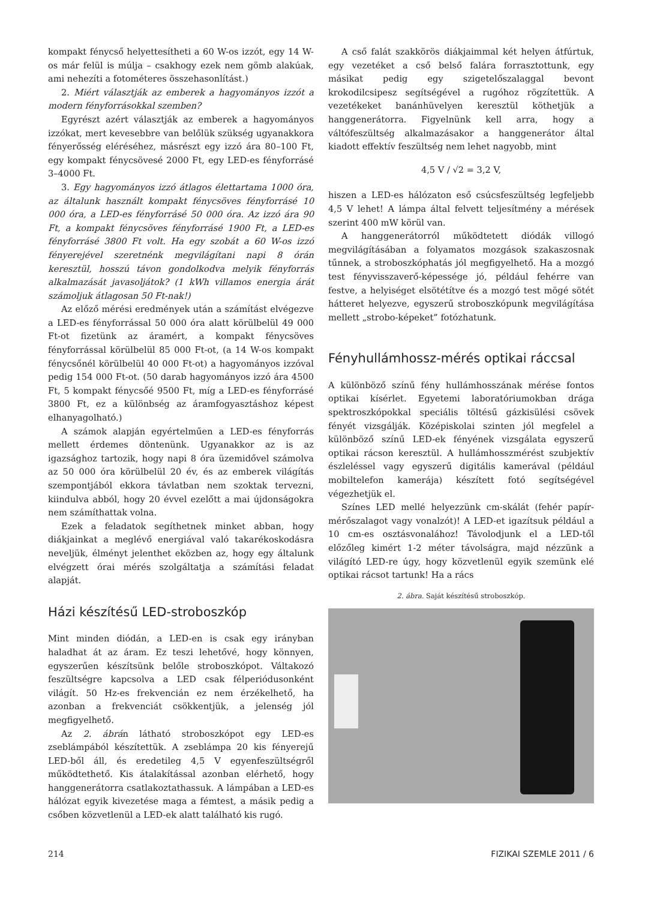kompakt fénycső helyettesítheti a 60 W-os izzót, egy 14 W-os már felül is múlja – csakhogy ezek nem gömb alakúak, ami nehezíti a fotométeres összehasonlítást.)
2. Miért választják az emberek a hagyományos izzót a modern fényforrásokkal szemben?
Egyrészt azért választják az emberek a hagyományos izzókat, mert kevesebbre van belőlük szükség ugyanakkora fényerősség eléréséhez, másrészt egy izzó ára 80–100 Ft, egy kompakt fénycsövesé 2000 Ft, egy LED-es fényforrásé 3–4000 Ft.
3. Egy hagyományos izzó átlagos élettartama 1000 óra, az általunk használt kompakt fénycsöves fényforrásé 10 000 óra, a LED-es fényforrásé 50 000 óra. Az izzó ára 90 Ft, a kompakt fénycsöves fényforrásé 1900 Ft, a LED-es fényforrásé 3800 Ft volt. Ha egy szobát a 60 W-os izzó fényerejével szeretnénk megvilágítani napi 8 órán keresztül, hosszú távon gondolkodva melyik fényforrás alkalmazását javasoljátok? (1 kWh villamos energia árát számoljuk átlagosan 50 Ft-nak!)
Az előző mérési eredmények után a számítást elvégezve a LED-es fényforrással 50 000 óra alatt körülbelül 49 000 Ft-ot fizetünk az áramért, a kompakt fénycsöves fényforrással körülbelül 85 000 Ft-ot, (a 14 W-os kompakt fénycsőnél körülbelül 40 000 Ft-ot) a hagyományos izzóval pedig 154 000 Ft-ot. (50 darab hagyományos izzó ára 4500 Ft, 5 kompakt fénycsőé 9500 Ft, míg a LED-es fényforrásé 3800 Ft, ez a különbség az áramfogyasztáshoz képest elhanyagolható.)
A számok alapján egyértelműen a LED-es fényforrás mellett érdemes döntenünk. Ugyanakkor az is az igazsághoz tartozik, hogy napi 8 óra üzemidővel számolva az 50 000 óra körülbelül 20 év, és az emberek világítás szempontjából ekkora távlatban nem szoktak tervezni, kiindulva abból, hogy 20 évvel ezelőtt a mai újdonságokra nem számíthattak volna.
Ezek a feladatok segíthetnek minket abban, hogy diákjainkat a meglévő energiával való takarékoskodásra neveljük, élményt jelenthet eközben az, hogy egy általunk elvégzett órai mérés szolgáltatja a számítási feladat alapját.
Házi készítésű LED-stroboszkóp
Mint minden diódán, a LED-en is csak egy irányban haladhat át az áram. Ez teszi lehetővé, hogy könnyen, egyszerűen készítsünk belőle stroboszkópot. Váltakozó feszültségre kapcsolva a LED csak félperiódusonként világít. 50 Hz-es frekvencián ez nem érzékelhető, ha azonban a frekvenciát csökkentjük, a jelenség jól megfigyelhető.
Az 2. ábrán látható stroboszkópot egy LED-es zseblámpából készítettük. A zseblámpa 20 kis fényerejű LED-ből áll, és eredetileg 4,5 V egyenfeszültségről működtethető. Kis átalakítással azonban elérhető, hogy hanggenerátorra csatlakoztathassuk. A lámpában a LED-es hálózat egyik kivezetése maga a fémtest, a másik pedig a csőben közvetlenül a LED-ek alatt található kis rugó.
A cső falát szakkörös diákjaimmal két helyen átfúrtuk, egy vezetéket a cső belső falára forrasztottunk, egy másikat pedig egy szigetelőszalaggal bevont krokodilcsipesz segítségével a rugóhoz rögzítettük. A vezetékeket banánhüvelyen keresztül köthetjük a hanggenerátorra. Figyelnünk kell arra, hogy a váltófeszültség alkalmazásakor a hanggenerátor által kiadott effektív feszültség nem lehet nagyobb, mint
4,5 V / √2 = 3,2 V,
hiszen a LED-es hálózaton eső csúcsfeszültség legfeljebb 4,5 V lehet! A lámpa által felvett teljesítmény a mérések szerint 400 mW körül van.
A hanggenerátorról működtetett diódák villogó megvilágításában a folyamatos mozgások szakaszosnak tűnnek, a stroboszkóphatás jól megfigyelhető. Ha a mozgó test fényvisszaverő-képessége jó, például fehérre van festve, a helyiséget elsötétítve és a mozgó test mögé sötét hátteret helyezve, egyszerű stroboszkópunk megvilágítása mellett „strobo-képeket” fotózhatunk.
Fényhullámhossz-mérés optikai ráccsal
A különböző színű fény hullámhosszának mérése fontos optikai kísérlet. Egyetemi laboratóriumokban drága spektroszkópokkal speciális töltésű gázkisülési csövek fényét vizsgálják. Középiskolai szinten jól megfelel a különböző színű LED-ek fényének vizsgálata egyszerű optikai rácson keresztül. A hullámhosszmérést szubjektív észleléssel vagy egyszerű digitális kamerával (például mobiltelefon kamerája) készített fotó segítségével végezhetjük el.
Színes LED mellé helyezzünk cm-skálát (fehér papír-mérőszalagot vagy vonalzót)! A LED-et igazítsuk például a 10 cm-es osztásvonalához! Távolodjunk el a LED-től előzőleg kimért 1-2 méter távolságra, majd nézzünk a világító LED-re úgy, hogy közvetlenül egyik szemünk elé optikai rácsot tartunk! Ha a rács
2. ábra. Saját készítésű stroboszkóp.
214 FIZIKAI SZEMLE 2011 / 6